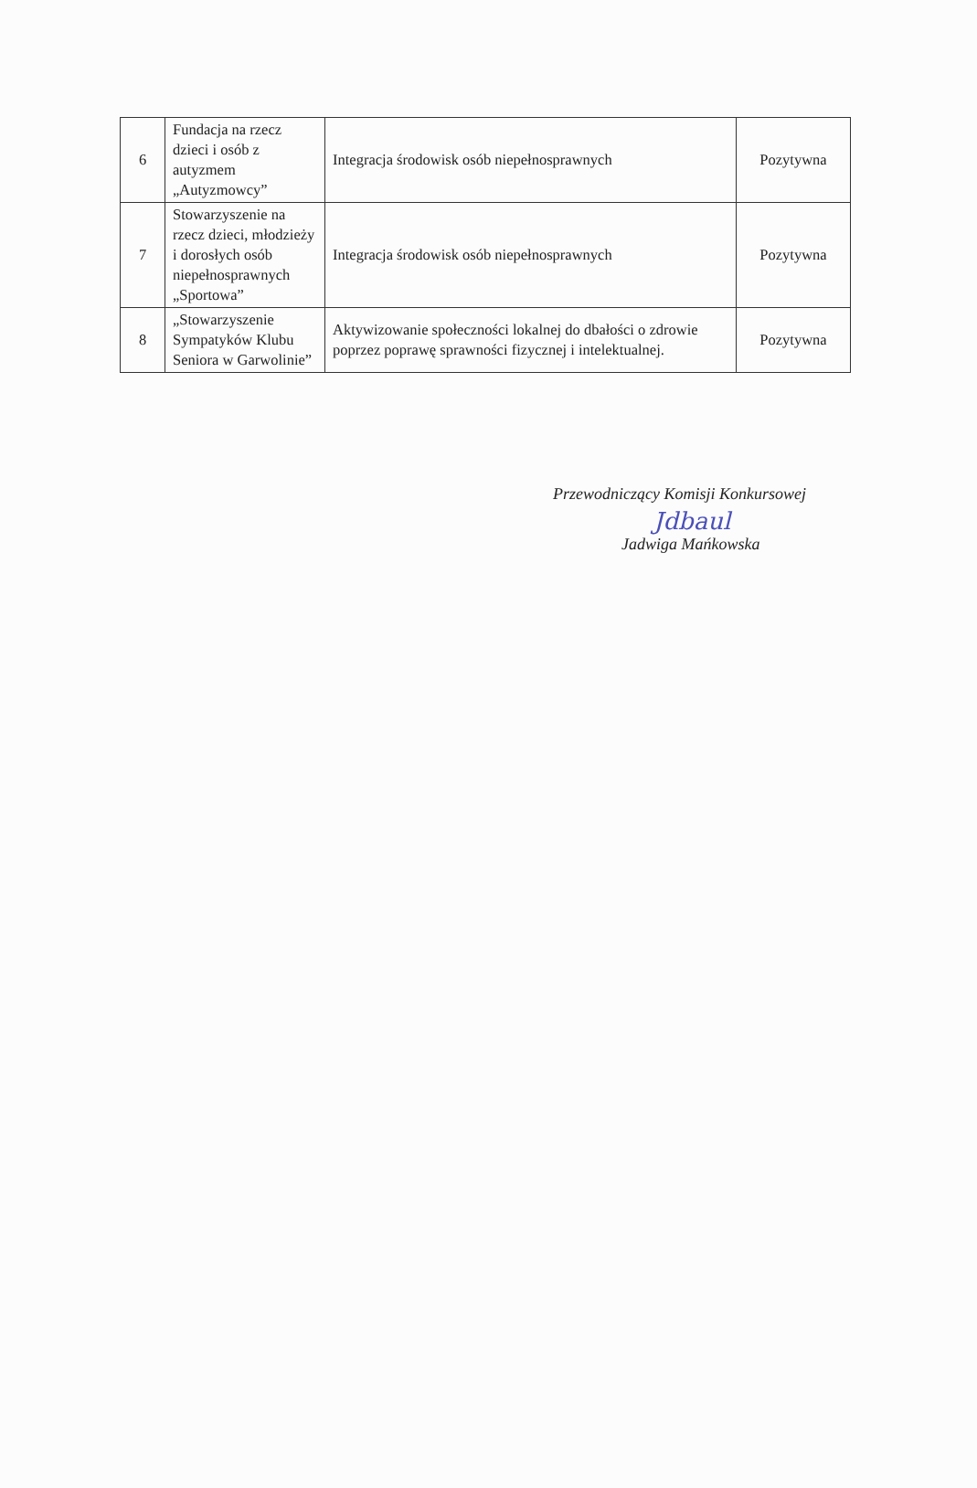| 6 | Fundacja na rzecz dzieci i osób z autyzmem „Autyzmowcy” | Integracja środowisk osób niepełnosprawnych | Pozytywna |
| 7 | Stowarzyszenie na rzecz dzieci, młodzieży i dorosłych osób niepełnosprawnych „Sportowa” | Integracja środowisk osób niepełnosprawnych | Pozytywna |
| 8 | „Stowarzyszenie Sympatyków Klubu Seniora w Garwolinie” | Aktywizowanie społeczności lokalnej do dbałości o zdrowie poprzez poprawę sprawności fizycznej i intelektualnej. | Pozytywna |
Przewodniczący Komisji Konkursowej
Jdbaul
Jadwiga Mańkowska